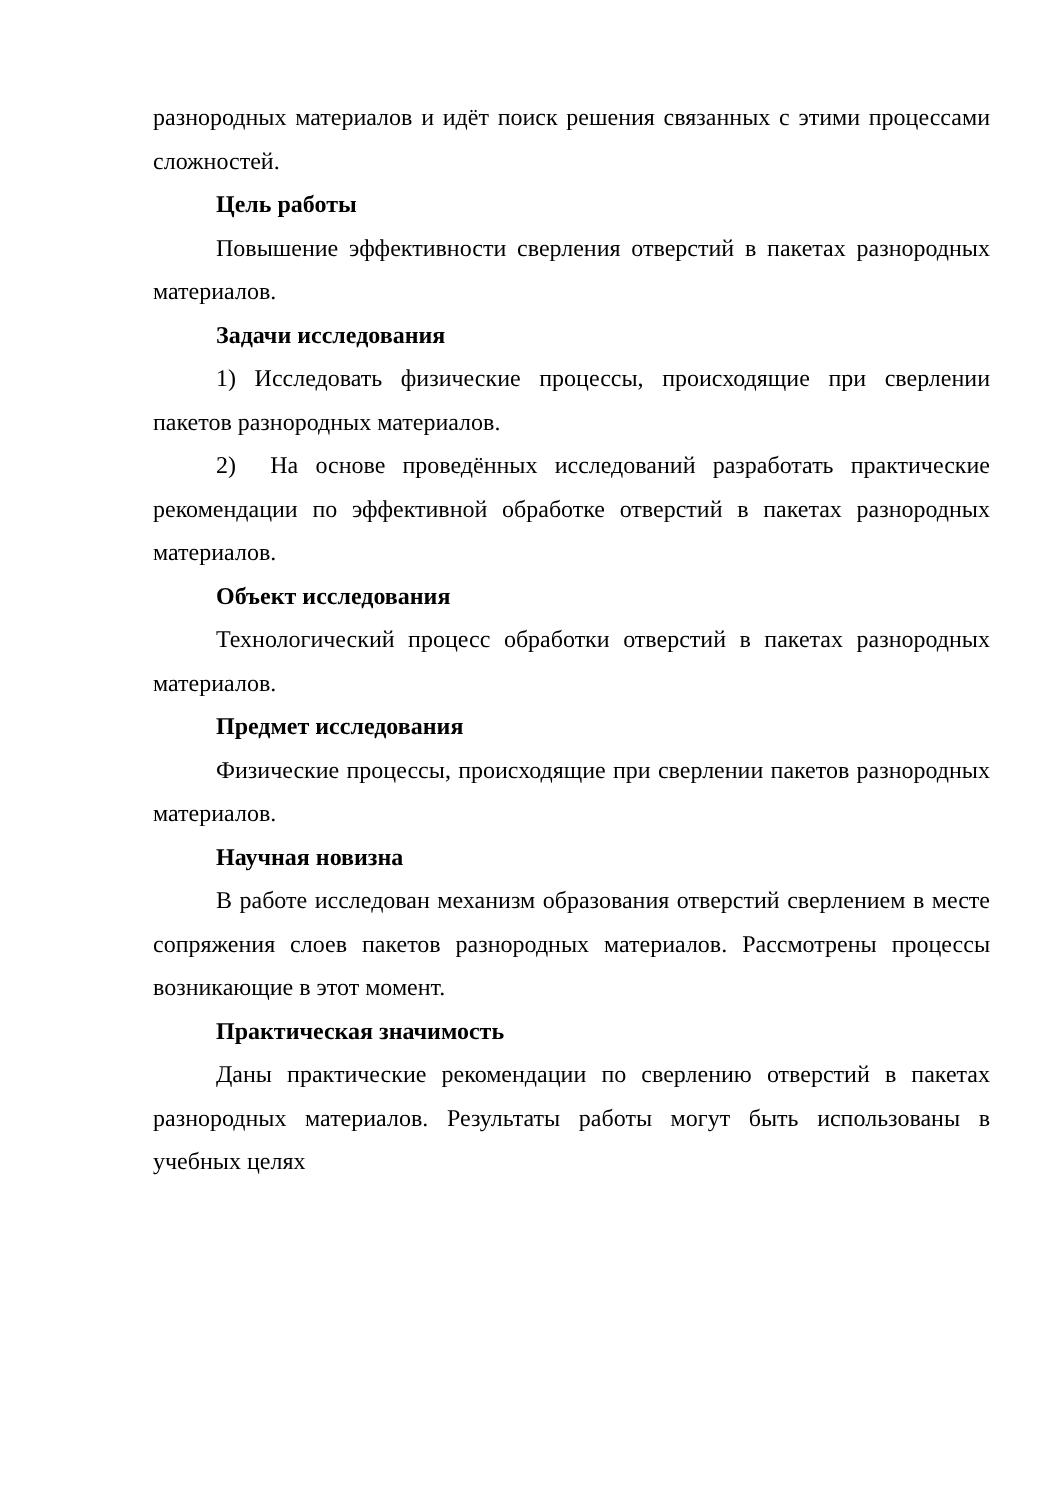разнородных материалов и идёт поиск решения связанных с этими процессами сложностей.
Цель работы
Повышение эффективности сверления отверстий в пакетах разнородных материалов.
Задачи исследования
1) Исследовать физические процессы, происходящие при сверлении пакетов разнородных материалов.
2) На основе проведённых исследований разработать практические рекомендации по эффективной обработке отверстий в пакетах разнородных материалов.
Объект исследования
Технологический процесс обработки отверстий в пакетах разнородных материалов.
Предмет исследования
Физические процессы, происходящие при сверлении пакетов разнородных материалов.
Научная новизна
В работе исследован механизм образования отверстий сверлением в месте сопряжения слоев пакетов разнородных материалов. Рассмотрены процессы возникающие в этот момент.
Практическая значимость
Даны практические рекомендации по сверлению отверстий в пакетах разнородных материалов. Результаты работы могут быть использованы в учебных целях